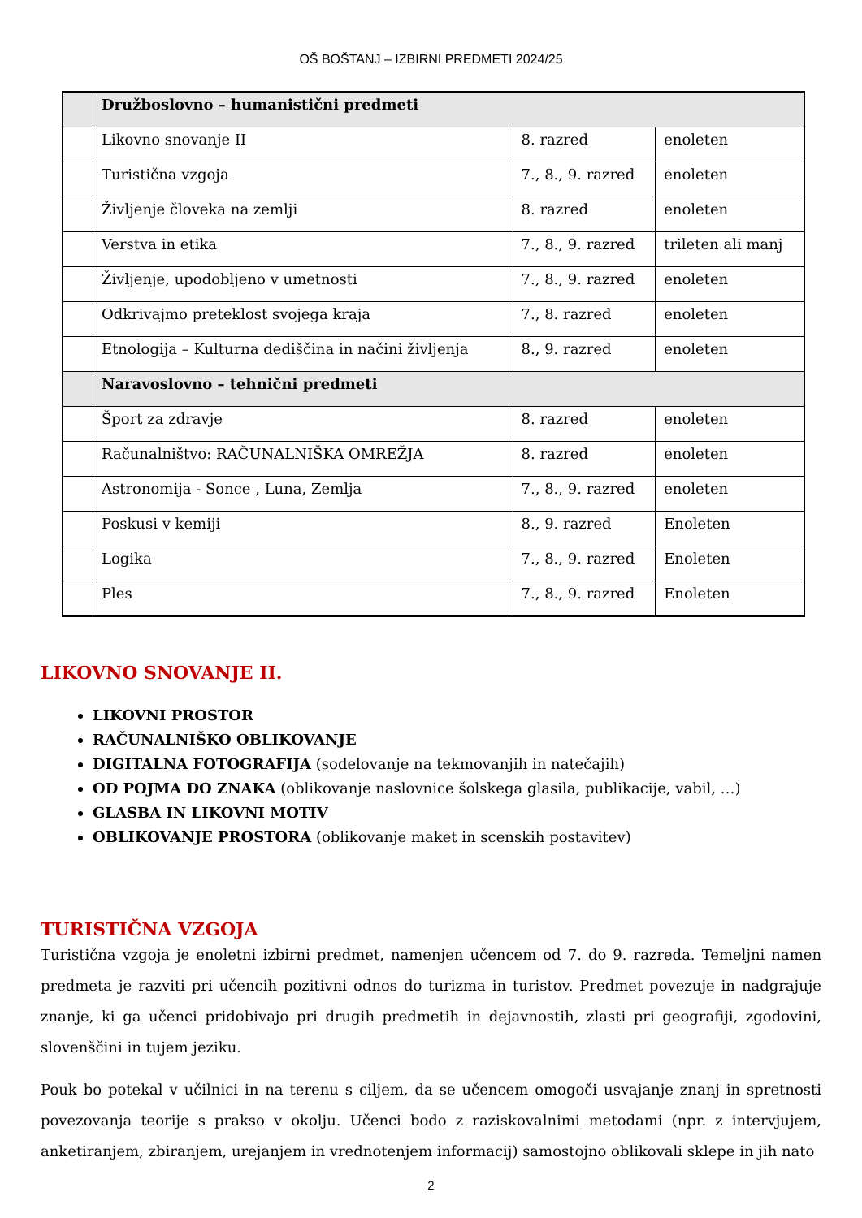OŠ BOŠTANJ – IZBIRNI PREDMETI 2024/25
| | Družboslovno – humanistični predmeti | | |
| | Likovno snovanje II | 8. razred | enoleten |
| | Turistična vzgoja | 7., 8., 9. razred | enoleten |
| | Življenje človeka na zemlji | 8. razred | enoleten |
| | Verstva in etika | 7., 8., 9. razred | trileten ali manj |
| | Življenje, upodobljeno v umetnosti | 7., 8., 9. razred | enoleten |
| | Odkrivajmo preteklost svojega kraja | 7., 8. razred | enoleten |
| | Etnologija – Kulturna dediščina in načini življenja | 8., 9. razred | enoleten |
| | Naravoslovno – tehnični predmeti | | |
| | Šport za zdravje | 8. razred | enoleten |
| | Računalništvo: RAČUNALNIŠKA OMREŽJA | 8. razred | enoleten |
| | Astronomija - Sonce , Luna, Zemlja | 7., 8., 9. razred | enoleten |
| | Poskusi v kemiji | 8., 9. razred | Enoleten |
| | Logika | 7., 8., 9. razred | Enoleten |
| | Ples | 7., 8., 9. razred | Enoleten |
LIKOVNO SNOVANJE II.
LIKOVNI PROSTOR
RAČUNALNIŠKO OBLIKOVANJE
DIGITALNA FOTOGRAFIJA (sodelovanje na tekmovanjih in natečajih)
OD POJMA DO ZNAKA (oblikovanje naslovnice šolskega glasila, publikacije, vabil, …)
GLASBA IN LIKOVNI MOTIV
OBLIKOVANJE PROSTORA (oblikovanje maket in scenskih postavitev)
TURISTIČNA VZGOJA
Turistična vzgoja je enoletni izbirni predmet, namenjen učencem od 7. do 9. razreda. Temeljni namen predmeta je razviti pri učencih pozitivni odnos do turizma in turistov. Predmet povezuje in nadgrajuje znanje, ki ga učenci pridobivajo pri drugih predmetih in dejavnostih, zlasti pri geografiji, zgodovini, slovenščini in tujem jeziku.
Pouk bo potekal v učilnici in na terenu s ciljem, da se učencem omogoči usvajanje znanj in spretnosti povezovanja teorije s prakso v okolju. Učenci bodo z raziskovalnimi metodami (npr. z intervjujem, anketiranjem, zbiranjem, urejanjem in vrednotenjem informacij) samostojno oblikovali sklepe in jih nato
2